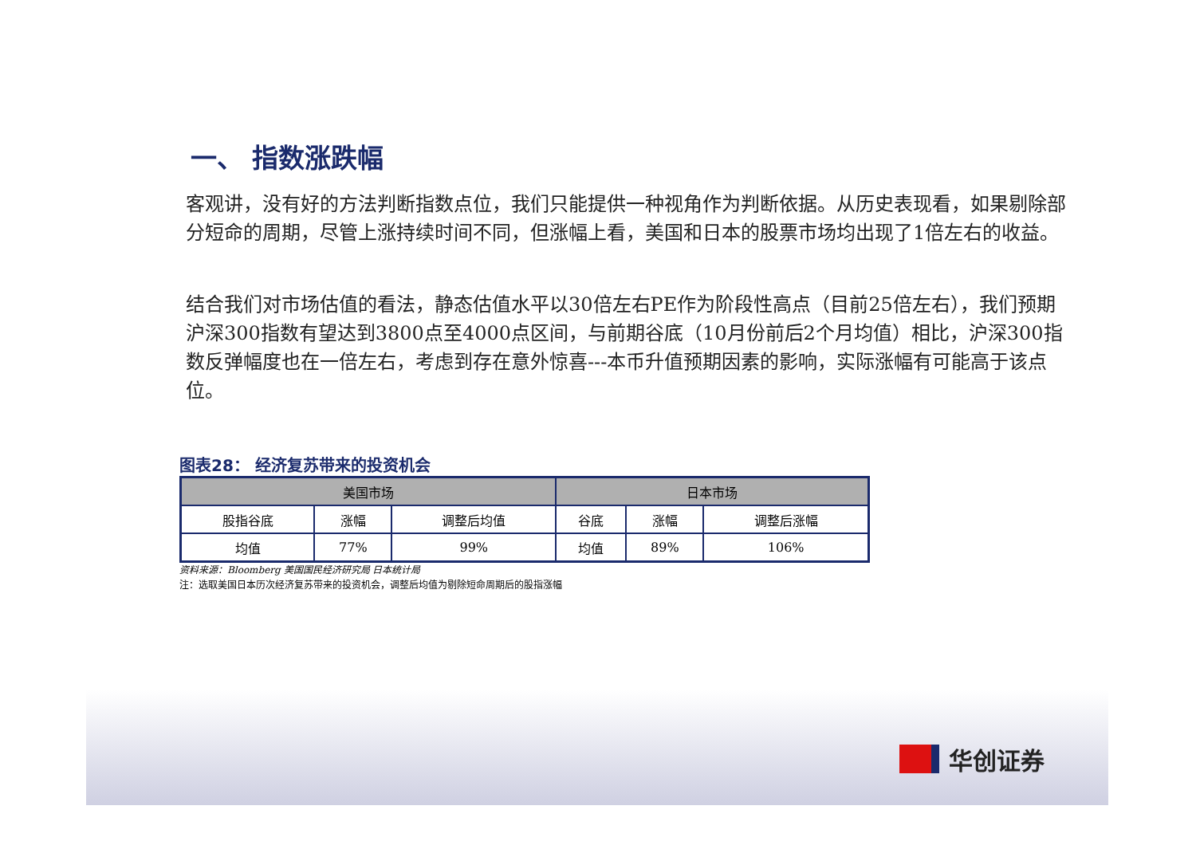一、 指数涨跌幅
客观讲，没有好的方法判断指数点位，我们只能提供一种视角作为判断依据。从历史表现看，如果剔除部分短命的周期，尽管上涨持续时间不同，但涨幅上看，美国和日本的股票市场均出现了1倍左右的收益。
结合我们对市场估值的看法，静态估值水平以30倍左右PE作为阶段性高点（目前25倍左右），我们预期沪深300指数有望达到3800点至4000点区间，与前期谷底（10月份前后2个月均值）相比，沪深300指数反弹幅度也在一倍左右，考虑到存在意外惊喜---本币升值预期因素的影响，实际涨幅有可能高于该点位。
图表28： 经济复苏带来的投资机会
| 美国市场 | | | 日本市场 | | |
| --- | --- | --- | --- | --- | --- |
| 股指谷底 | 涨幅 | 调整后均值 | 谷底 | 涨幅 | 调整后涨幅 |
| 均值 | 77% | 99% | 均值 | 89% | 106% |
资料来源：Bloomberg 美国国民经济研究局 日本统计局
注：选取美国日本历次经济复苏带来的投资机会，调整后均值为剔除短命周期后的股指涨幅
华创证券